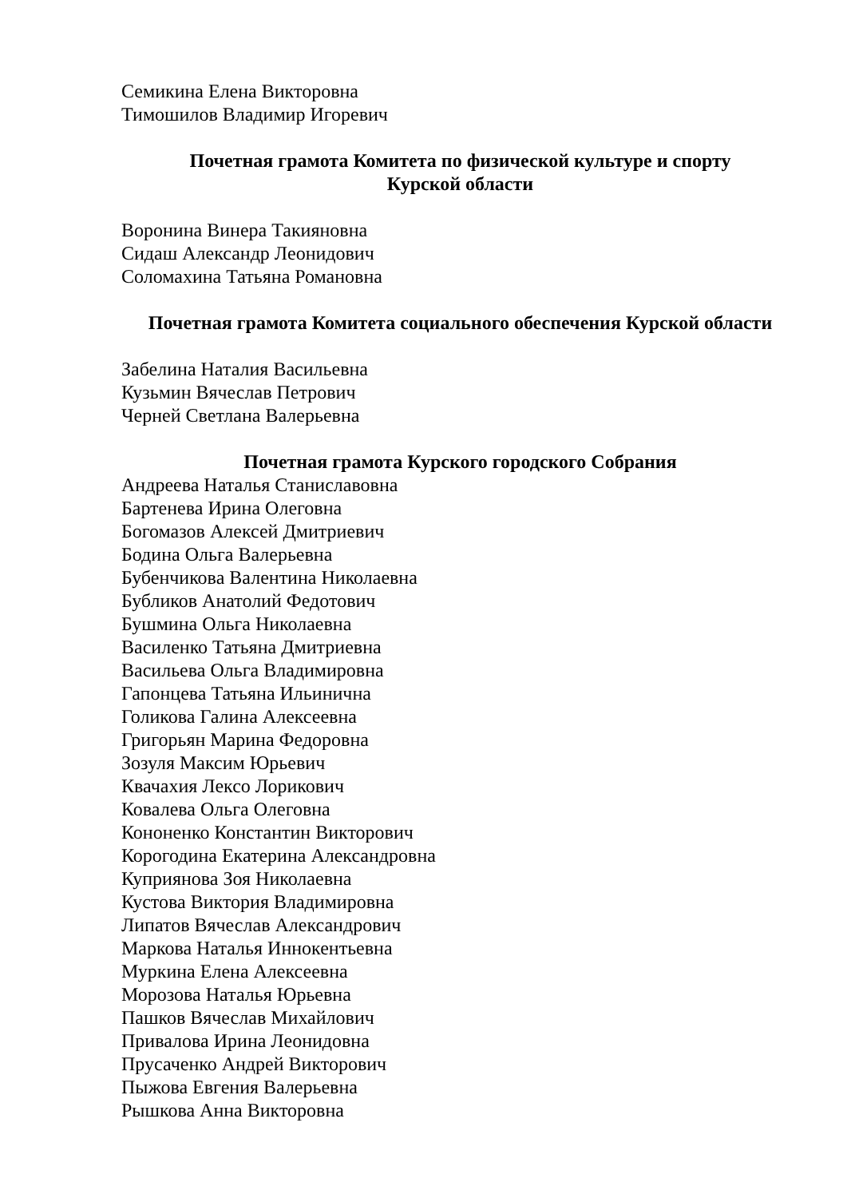Семикина Елена Викторовна
Тимошилов Владимир Игоревич
Почетная грамота Комитета по физической культуре и спорту
Курской области
Воронина Винера Такияновна
Сидаш Александр Леонидович
Соломахина Татьяна Романовна
Почетная грамота Комитета социального обеспечения Курской области
Забелина Наталия Васильевна
Кузьмин Вячеслав Петрович
Черней Светлана Валерьевна
Почетная грамота Курского городского Собрания
Андреева Наталья Станиславовна
Бартенева Ирина Олеговна
Богомазов Алексей Дмитриевич
Бодина Ольга Валерьевна
Бубенчикова Валентина Николаевна
Бубликов Анатолий Федотович
Бушмина Ольга Николаевна
Василенко Татьяна Дмитриевна
Васильева Ольга Владимировна
Гапонцева Татьяна Ильинична
Голикова Галина Алексеевна
Григорьян Марина Федоровна
Зозуля Максим Юрьевич
Квачахия Лексо Лорикович
Ковалева Ольга Олеговна
Кононенко Константин Викторович
Корогодина Екатерина Александровна
Куприянова Зоя Николаевна
Кустова Виктория Владимировна
Липатов Вячеслав Александрович
Маркова Наталья Иннокентьевна
Муркина Елена Алексеевна
Морозова Наталья Юрьевна
Пашков Вячеслав Михайлович
Привалова Ирина Леонидовна
Прусаченко Андрей Викторович
Пыжова Евгения Валерьевна
Рышкова Анна Викторовна